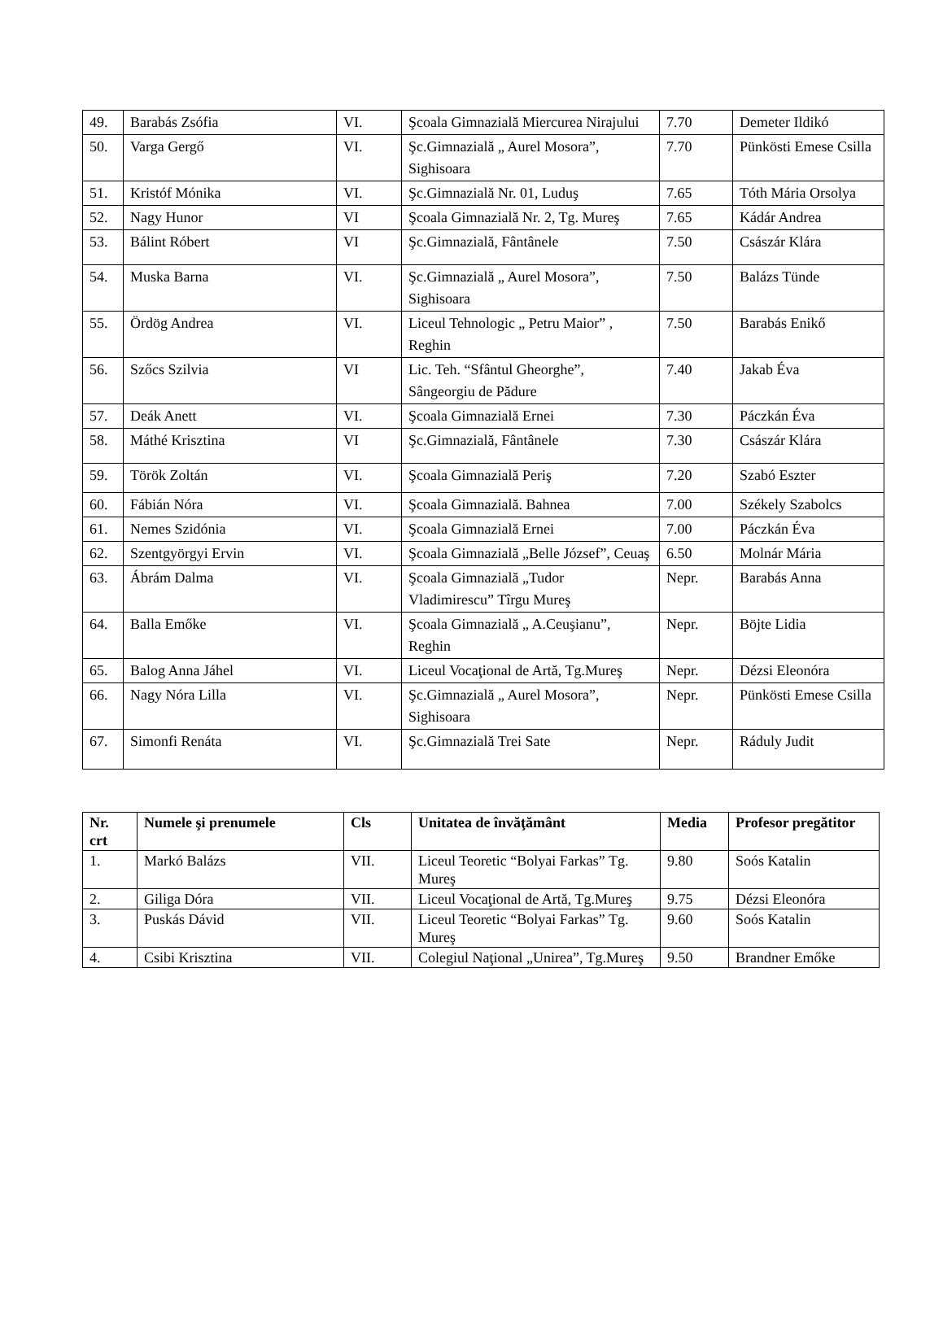| 49. | Barabás Zsófia | VI. | Şcoala Gimnazială Miercurea Nirajului | 7.70 | Demeter Ildikó |
| 50. | Varga Gergő | VI. | Şc.Gimnazială „ Aurel Mosora”, Sighisoara | 7.70 | Pünkösti Emese Csilla |
| 51. | Kristóf Mónika | VI. | Şc.Gimnazială Nr. 01, Luduş | 7.65 | Tóth Mária Orsolya |
| 52. | Nagy Hunor | VI | Şcoala Gimnazială Nr. 2, Tg. Mureş | 7.65 | Kádár Andrea |
| 53. | Bálint Róbert | VI | Şc.Gimnazială, Fântânele | 7.50 | Császár Klára |
| 54. | Muska Barna | VI. | Şc.Gimnazială „ Aurel Mosora”, Sighisoara | 7.50 | Balázs Tünde |
| 55. | Ördög Andrea | VI. | Liceul Tehnologic „ Petru Maior” , Reghin | 7.50 | Barabás Enikő |
| 56. | Szőcs Szilvia | VI | Lic. Teh. “Sfântul Gheorghe”, Sângeorgiu de Pădure | 7.40 | Jakab Éva |
| 57. | Deák Anett | VI. | Şcoala Gimnazială Ernei | 7.30 | Páczkán Éva |
| 58. | Máthé Krisztina | VI | Şc.Gimnazială, Fântânele | 7.30 | Császár Klára |
| 59. | Török Zoltán | VI. | Şcoala Gimnazială Periş | 7.20 | Szabó Eszter |
| 60. | Fábián Nóra | VI. | Şcoala Gimnazială. Bahnea | 7.00 | Székely Szabolcs |
| 61. | Nemes Szidónia | VI. | Şcoala Gimnazială Ernei | 7.00 | Páczkán Éva |
| 62. | Szentgyörgyi Ervin | VI. | Şcoala Gimnazială „Belle József”, Ceuaş | 6.50 | Molnár Mária |
| 63. | Ábrám Dalma | VI. | Şcoala Gimnazială „Tudor Vladimirescu” Tîrgu Mureş | Nepr. | Barabás Anna |
| 64. | Balla Emőke | VI. | Şcoala Gimnazială „ A.Ceuşianu”, Reghin | Nepr. | Böjte Lidia |
| 65. | Balog Anna Jáhel | VI. | Liceul Vocaţional de Artă, Tg.Mureş | Nepr. | Dézsi Eleonóra |
| 66. | Nagy Nóra Lilla | VI. | Şc.Gimnazială „ Aurel Mosora”, Sighisoara | Nepr. | Pünkösti Emese Csilla |
| 67. | Simonfi Renáta | VI. | Şc.Gimnazială Trei Sate | Nepr. | Ráduly Judit |
| Nr. crt | Numele şi prenumele | Cls | Unitatea de învăţământ | Media | Profesor pregătitor |
| --- | --- | --- | --- | --- | --- |
| 1. | Markó Balázs | VII. | Liceul Teoretic “Bolyai Farkas” Tg. Mureş | 9.80 | Soós Katalin |
| 2. | Giliga Dóra | VII. | Liceul Vocaţional de Artă, Tg.Mureş | 9.75 | Dézsi Eleonóra |
| 3. | Puskás Dávid | VII. | Liceul Teoretic “Bolyai Farkas” Tg. Mureş | 9.60 | Soós Katalin |
| 4. | Csibi Krisztina | VII. | Colegiul Naţional „Unirea”, Tg.Mureş | 9.50 | Brandner Emőke |